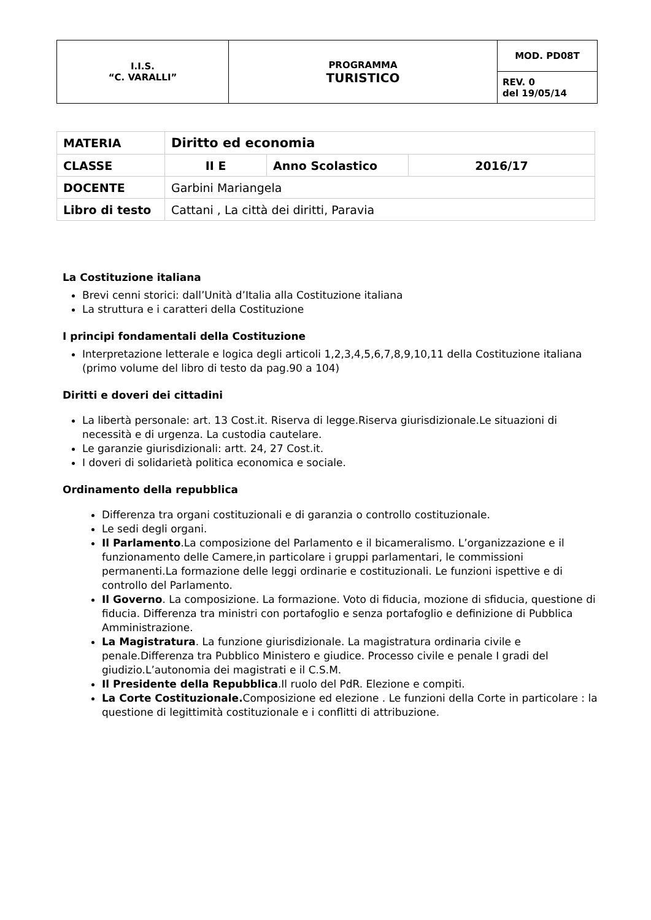| I.I.S. “C. VARALLI” | PROGRAMMA TURISTICO | MOD. PD08T |
| | | REV. 0 del 19/05/14 |
| MATERIA | Diritto ed economia | | |
| CLASSE | II E | Anno Scolastico | 2016/17 |
| DOCENTE | Garbini Mariangela | | |
| Libro di testo | Cattani , La città dei diritti, Paravia | | |
La Costituzione italiana
Brevi cenni storici: dall’Unità d’Italia alla Costituzione italiana
La struttura e i caratteri della Costituzione
I principi fondamentali della Costituzione
Interpretazione letterale e logica degli articoli 1,2,3,4,5,6,7,8,9,10,11 della Costituzione italiana (primo volume del libro di testo da pag.90 a 104)
Diritti e doveri dei cittadini
La libertà personale: art. 13 Cost.it. Riserva di legge.Riserva giurisdizionale.Le situazioni di necessità e di urgenza. La custodia cautelare.
Le garanzie giurisdizionali: artt. 24, 27 Cost.it.
I doveri di solidarietà politica economica e sociale.
Ordinamento della repubblica
Differenza tra organi costituzionali e di garanzia o controllo costituzionale.
Le sedi degli organi.
Il Parlamento.La composizione del Parlamento e il bicameralismo. L’organizzazione e il funzionamento delle Camere,in particolare i gruppi parlamentari, le commissioni permanenti.La formazione delle leggi ordinarie e costituzionali. Le funzioni ispettive e di controllo del Parlamento.
Il Governo. La composizione. La formazione. Voto di fiducia, mozione di sfiducia, questione di fiducia. Differenza tra ministri con portafoglio e senza portafoglio e definizione di Pubblica Amministrazione.
La Magistratura. La funzione giurisdizionale. La magistratura ordinaria civile e penale.Differenza tra Pubblico Ministero e giudice. Processo civile e penale I gradi del giudizio.L’autonomia dei magistrati e il C.S.M.
Il Presidente della Repubblica.Il ruolo del PdR. Elezione e compiti.
La Corte Costituzionale. Composizione ed elezione . Le funzioni della Corte in particolare : la questione di legittimità costituzionale e i conflitti di attribuzione.